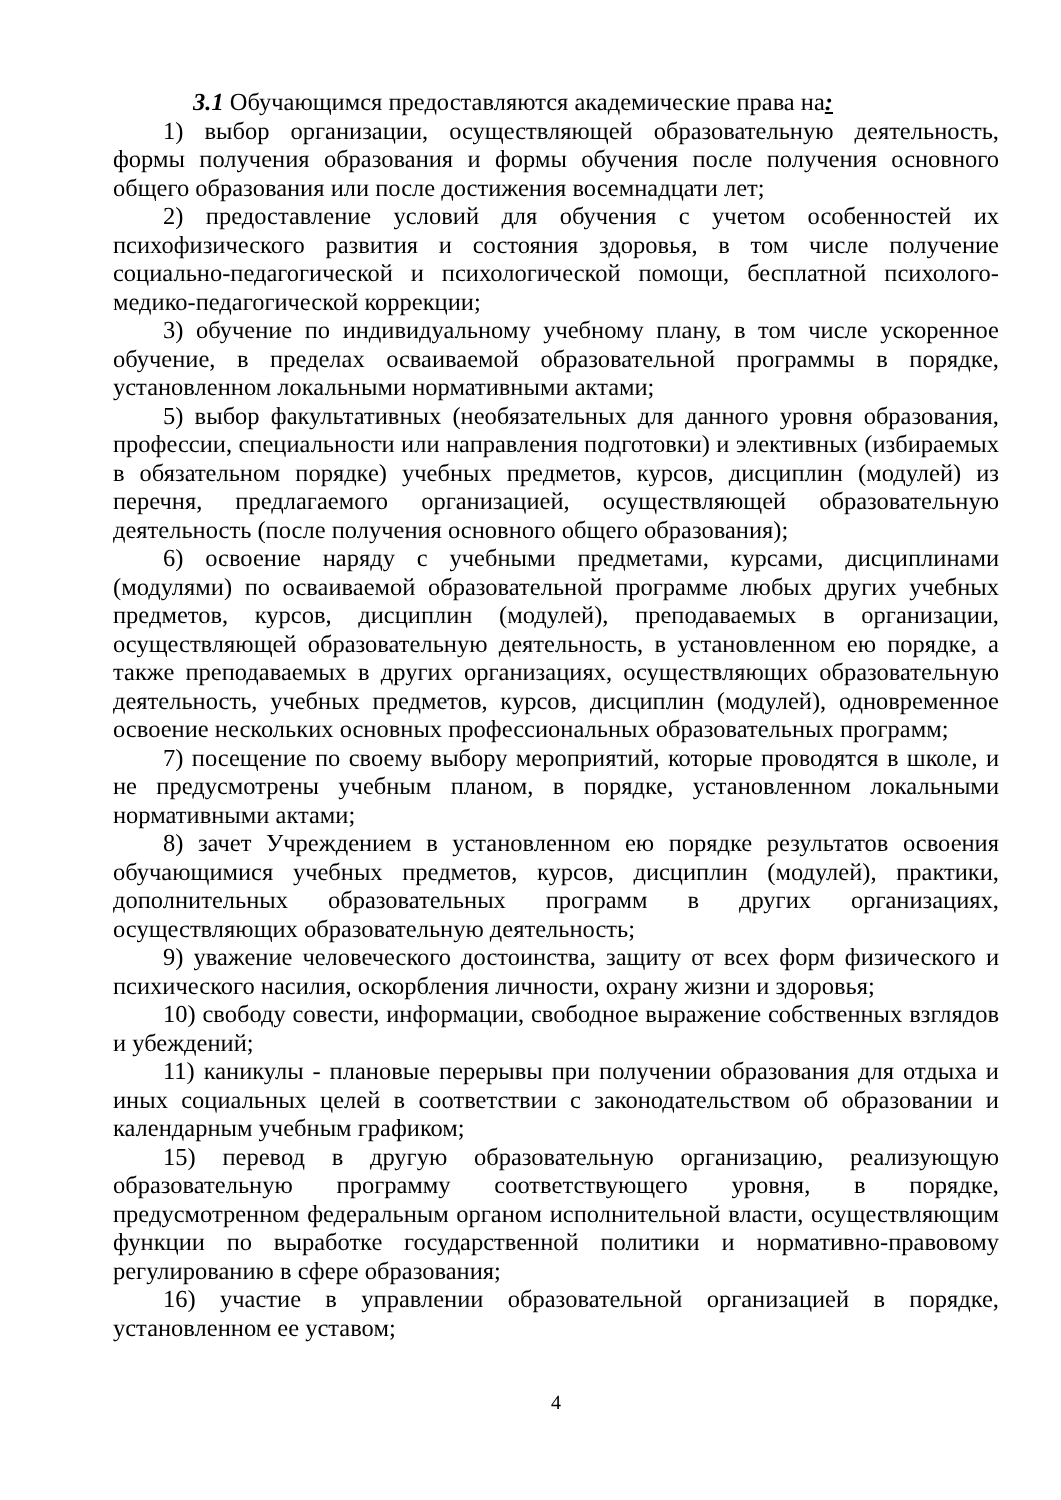3.1 Обучающимся предоставляются академические права на:
1) выбор организации, осуществляющей образовательную деятельность, формы получения образования и формы обучения после получения основного общего образования или после достижения восемнадцати лет;
2) предоставление условий для обучения с учетом особенностей их психофизического развития и состояния здоровья, в том числе получение социально-педагогической и психологической помощи, бесплатной психолого-медико-педагогической коррекции;
3) обучение по индивидуальному учебному плану, в том числе ускоренное обучение, в пределах осваиваемой образовательной программы в порядке, установленном локальными нормативными актами;
5) выбор факультативных (необязательных для данного уровня образования, профессии, специальности или направления подготовки) и элективных (избираемых в обязательном порядке) учебных предметов, курсов, дисциплин (модулей) из перечня, предлагаемого организацией, осуществляющей образовательную деятельность (после получения основного общего образования);
6) освоение наряду с учебными предметами, курсами, дисциплинами (модулями) по осваиваемой образовательной программе любых других учебных предметов, курсов, дисциплин (модулей), преподаваемых в организации, осуществляющей образовательную деятельность, в установленном ею порядке, а также преподаваемых в других организациях, осуществляющих образовательную деятельность, учебных предметов, курсов, дисциплин (модулей), одновременное освоение нескольких основных профессиональных образовательных программ;
7) посещение по своему выбору мероприятий, которые проводятся в школе, и не предусмотрены учебным планом, в порядке, установленном локальными нормативными актами;
8) зачет Учреждением в установленном ею порядке результатов освоения обучающимися учебных предметов, курсов, дисциплин (модулей), практики, дополнительных образовательных программ в других организациях, осуществляющих образовательную деятельность;
9) уважение человеческого достоинства, защиту от всех форм физического и психического насилия, оскорбления личности, охрану жизни и здоровья;
10) свободу совести, информации, свободное выражение собственных взглядов и убеждений;
11) каникулы - плановые перерывы при получении образования для отдыха и иных социальных целей в соответствии с законодательством об образовании и календарным учебным графиком;
15) перевод в другую образовательную организацию, реализующую образовательную программу соответствующего уровня, в порядке, предусмотренном федеральным органом исполнительной власти, осуществляющим функции по выработке государственной политики и нормативно-правовому регулированию в сфере образования;
16) участие в управлении образовательной организацией в порядке, установленном ее уставом;
4